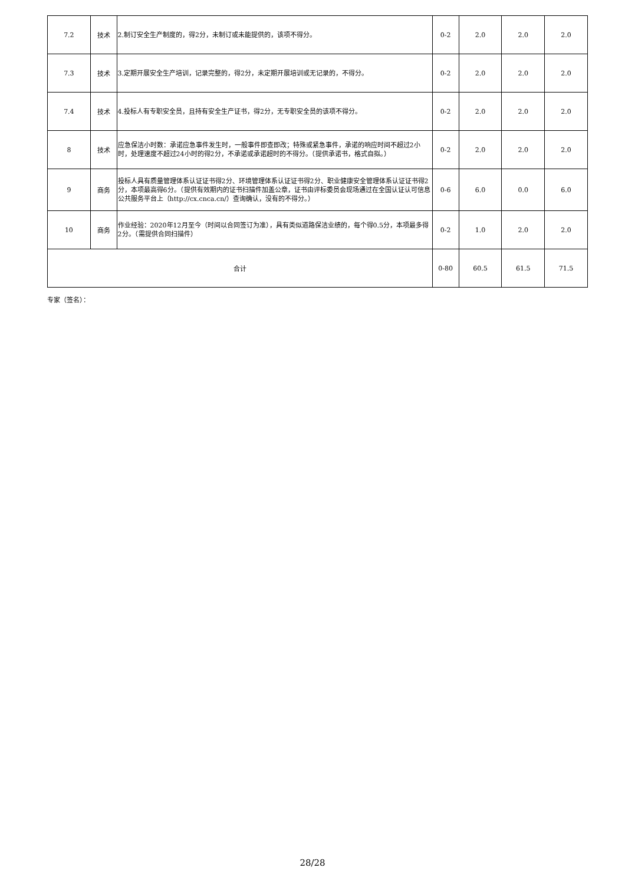| 7.2 | 技术 | 2.制订安全生产制度的，得2分，未制订或未能提供的，该项不得分。 | 0-2 | 2.0 | 2.0 | 2.0 |
| 7.3 | 技术 | 3.定期开展安全生产培训，记录完整的，得2分，未定期开展培训或无记录的，不得分。 | 0-2 | 2.0 | 2.0 | 2.0 |
| 7.4 | 技术 | 4.投标人有专职安全员，且持有安全生产证书，得2分，无专职安全员的该项不得分。 | 0-2 | 2.0 | 2.0 | 2.0 |
| 8 | 技术 | 应急保洁小时数：承诺应急事件发生时，一般事件即查即改；特殊或紧急事件，承诺的响应时间不超过2小时，处理速度不超过24小时的得2分，不承诺或承诺超时的不得分。（提供承诺书，格式自拟。） | 0-2 | 2.0 | 2.0 | 2.0 |
| 9 | 商务 | 投标人具有质量管理体系认证证书得2分、环境管理体系认证证书得2分、职业健康安全管理体系认证证书得2分，本项最高得6分。（提供有效期内的证书扫描件加盖公章，证书由评标委员会现场通过在全国认证认可信息公共服务平台上（http://cx.cnca.cn/）查询确认，没有的不得分。） | 0-6 | 6.0 | 0.0 | 6.0 |
| 10 | 商务 | 作业经验：2020年12月至今（时间以合同签订为准），具有类似道路保洁业绩的，每个得0.5分，本项最多得2分。（需提供合同扫描件） | 0-2 | 1.0 | 2.0 | 2.0 |
| 合计 | | | 0-80 | 60.5 | 61.5 | 71.5 |
专家（签名）：
28/28